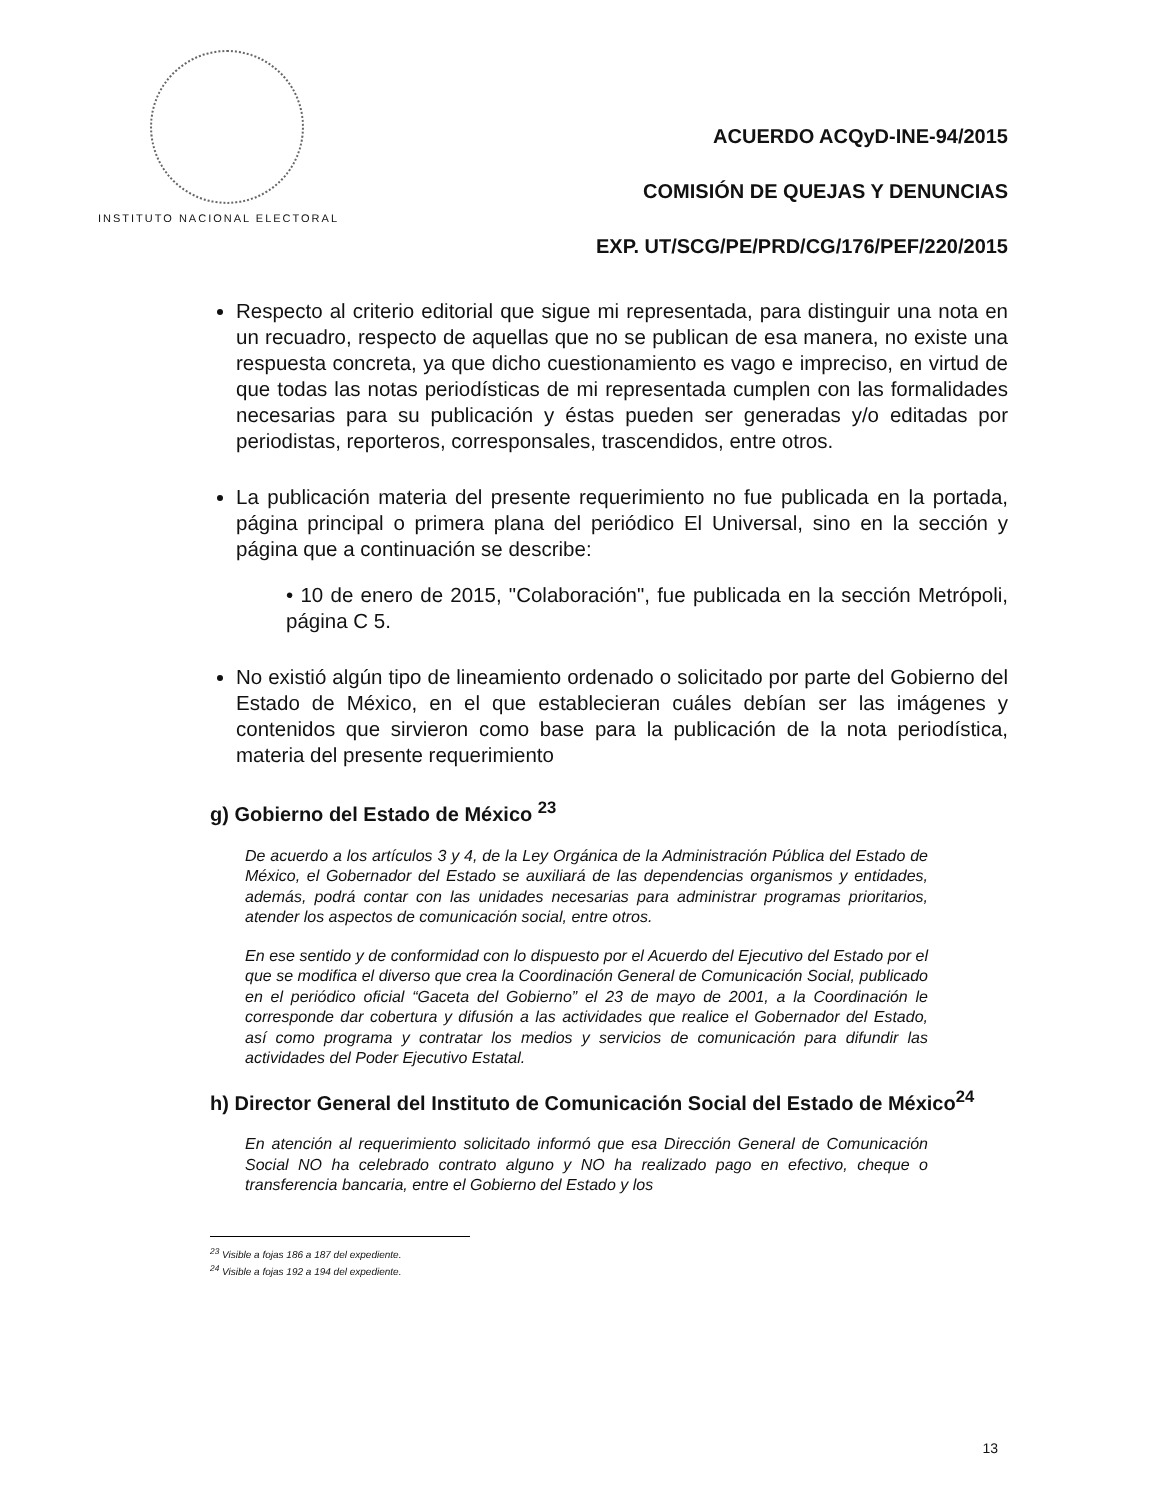INSTITUTO NACIONAL ELECTORAL
ACUERDO ACQyD-INE-94/2015
COMISIÓN DE QUEJAS Y DENUNCIAS
EXP. UT/SCG/PE/PRD/CG/176/PEF/220/2015
Respecto al criterio editorial que sigue mi representada, para distinguir una nota en un recuadro, respecto de aquellas que no se publican de esa manera, no existe una respuesta concreta, ya que dicho cuestionamiento es vago e impreciso, en virtud de que todas las notas periodísticas de mi representada cumplen con las formalidades necesarias para su publicación y éstas pueden ser generadas y/o editadas por periodistas, reporteros, corresponsales, trascendidos, entre otros.
La publicación materia del presente requerimiento no fue publicada en la portada, página principal o primera plana del periódico El Universal, sino en la sección y página que a continuación se describe:
• 10 de enero de 2015, "Colaboración", fue publicada en la sección Metrópoli, página C 5.
No existió algún tipo de lineamiento ordenado o solicitado por parte del Gobierno del Estado de México, en el que establecieran cuáles debían ser las imágenes y contenidos que sirvieron como base para la publicación de la nota periodística, materia del presente requerimiento
g) Gobierno del Estado de México <sup>23</sup>
De acuerdo a los artículos 3 y 4, de la Ley Orgánica de la Administración Pública del Estado de México, el Gobernador del Estado se auxiliará de las dependencias organismos y entidades, además, podrá contar con las unidades necesarias para administrar programas prioritarios, atender los aspectos de comunicación social, entre otros.
En ese sentido y de conformidad con lo dispuesto por el Acuerdo del Ejecutivo del Estado por el que se modifica el diverso que crea la Coordinación General de Comunicación Social, publicado en el periódico oficial “Gaceta del Gobierno” el 23 de mayo de 2001, a la Coordinación le corresponde dar cobertura y difusión a las actividades que realice el Gobernador del Estado, así como programa y contratar los medios y servicios de comunicación para difundir las actividades del Poder Ejecutivo Estatal.
h) Director General del Instituto de Comunicación Social del Estado de México<sup>24</sup>
En atención al requerimiento solicitado informó que esa Dirección General de Comunicación Social NO ha celebrado contrato alguno y NO ha realizado pago en efectivo, cheque o transferencia bancaria, entre el Gobierno del Estado y los
<sup>23</sup> Visible a fojas 186 a 187 del expediente.
<sup>24</sup> Visible a fojas 192 a 194 del expediente.
13